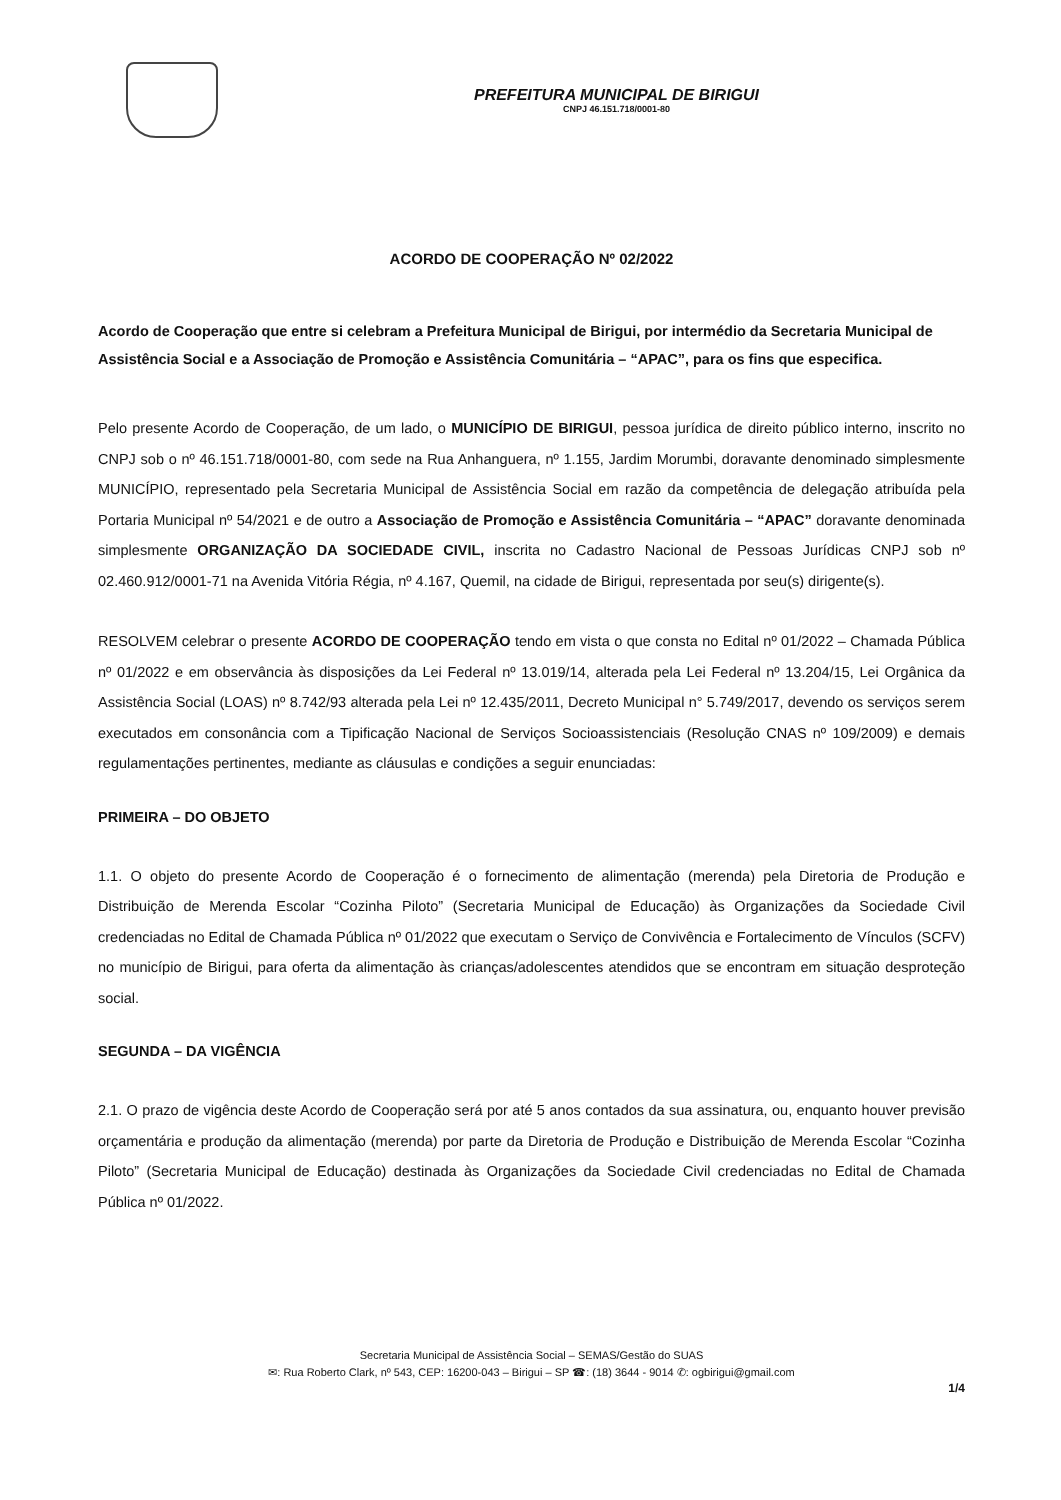PREFEITURA MUNICIPAL DE BIRIGUI
CNPJ 46.151.718/0001-80
ACORDO DE COOPERAÇÃO Nº 02/2022
Acordo de Cooperação que entre si celebram a Prefeitura Municipal de Birigui, por intermédio da Secretaria Municipal de Assistência Social e a Associação de Promoção e Assistência Comunitária – “APAC”, para os fins que especifica.
Pelo presente Acordo de Cooperação, de um lado, o MUNICÍPIO DE BIRIGUI, pessoa jurídica de direito público interno, inscrito no CNPJ sob o nº 46.151.718/0001-80, com sede na Rua Anhanguera, nº 1.155, Jardim Morumbi, doravante denominado simplesmente MUNICÍPIO, representado pela Secretaria Municipal de Assistência Social em razão da competência de delegação atribuída pela Portaria Municipal nº 54/2021 e de outro a Associação de Promoção e Assistência Comunitária – “APAC” doravante denominada simplesmente ORGANIZAÇÃO DA SOCIEDADE CIVIL, inscrita no Cadastro Nacional de Pessoas Jurídicas CNPJ sob nº 02.460.912/0001-71 na Avenida Vitória Régia, nº 4.167, Quemil, na cidade de Birigui, representada por seu(s) dirigente(s).
RESOLVEM celebrar o presente ACORDO DE COOPERAÇÃO tendo em vista o que consta no Edital nº 01/2022 – Chamada Pública nº 01/2022 e em observância às disposições da Lei Federal nº 13.019/14, alterada pela Lei Federal nº 13.204/15, Lei Orgânica da Assistência Social (LOAS) nº 8.742/93 alterada pela Lei nº 12.435/2011, Decreto Municipal n° 5.749/2017, devendo os serviços serem executados em consonância com a Tipificação Nacional de Serviços Socioassistenciais (Resolução CNAS nº 109/2009) e demais regulamentações pertinentes, mediante as cláusulas e condições a seguir enunciadas:
PRIMEIRA – DO OBJETO
1.1. O objeto do presente Acordo de Cooperação é o fornecimento de alimentação (merenda) pela Diretoria de Produção e Distribuição de Merenda Escolar “Cozinha Piloto” (Secretaria Municipal de Educação) às Organizações da Sociedade Civil credenciadas no Edital de Chamada Pública nº 01/2022 que executam o Serviço de Convivência e Fortalecimento de Vínculos (SCFV) no município de Birigui, para oferta da alimentação às crianças/adolescentes atendidos que se encontram em situação desproteção social.
SEGUNDA – DA VIGÊNCIA
2.1. O prazo de vigência deste Acordo de Cooperação será por até 5 anos contados da sua assinatura, ou, enquanto houver previsão orçamentária e produção da alimentação (merenda) por parte da Diretoria de Produção e Distribuição de Merenda Escolar “Cozinha Piloto” (Secretaria Municipal de Educação) destinada às Organizações da Sociedade Civil credenciadas no Edital de Chamada Pública nº 01/2022.
Secretaria Municipal de Assistência Social – SEMAS/Gestão do SUAS
✉: Rua Roberto Clark, nº 543, CEP: 16200-043 – Birigui – SP ☎: (18) 3644 - 9014 ✆: ogbirigui@gmail.com
1/4